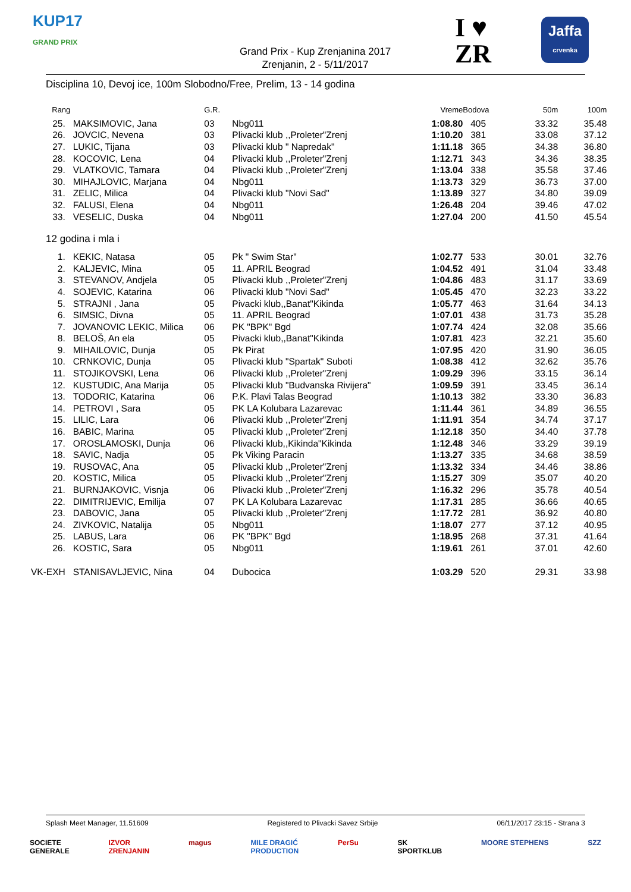KUP17
GRAND PRIX
Grand Prix - Kup Zrenjanina 2017
Zrenjanin, 2 - 5/11/2017
I ♥
ZR
Jaffa
crvenka
Disciplina 10, Devoj ice, 100m Slobodno/Free, Prelim, 13 - 14 godina
| Rang | | G.R. | | Vreme | Bodova | 50m | 100m |
| --- | --- | --- | --- | --- | --- | --- | --- |
| 25. | MAKSIMOVIC, Jana | 03 | Nbg011 | 1:08.80 | 405 | 33.32 | 35.48 |
| 26. | JOVCIC, Nevena | 03 | Plivacki klub ,,Proleter"Zrenj | 1:10.20 | 381 | 33.08 | 37.12 |
| 27. | LUKIC, Tijana | 03 | Plivacki klub " Napredak" | 1:11.18 | 365 | 34.38 | 36.80 |
| 28. | KOCOVIC, Lena | 04 | Plivacki klub ,,Proleter"Zrenj | 1:12.71 | 343 | 34.36 | 38.35 |
| 29. | VLATKOVIC, Tamara | 04 | Plivacki klub ,,Proleter"Zrenj | 1:13.04 | 338 | 35.58 | 37.46 |
| 30. | MIHAJLOVIC, Marjana | 04 | Nbg011 | 1:13.73 | 329 | 36.73 | 37.00 |
| 31. | ZELIC, Milica | 04 | Plivacki klub "Novi Sad" | 1:13.89 | 327 | 34.80 | 39.09 |
| 32. | FALUSI, Elena | 04 | Nbg011 | 1:26.48 | 204 | 39.46 | 47.02 |
| 33. | VESELIC, Duska | 04 | Nbg011 | 1:27.04 | 200 | 41.50 | 45.54 |
| 12 godina i mla i | | | | | | | |
| 1. | KEKIC, Natasa | 05 | Pk " Swim Star" | 1:02.77 | 533 | 30.01 | 32.76 |
| 2. | KALJEVIC, Mina | 05 | 11. APRIL Beograd | 1:04.52 | 491 | 31.04 | 33.48 |
| 3. | STEVANOV, Andjela | 05 | Plivacki klub ,,Proleter"Zrenj | 1:04.86 | 483 | 31.17 | 33.69 |
| 4. | SOJEVIC, Katarina | 06 | Plivacki klub "Novi Sad" | 1:05.45 | 470 | 32.23 | 33.22 |
| 5. | STRAJNI , Jana | 05 | Pivacki klub,,Banat"Kikinda | 1:05.77 | 463 | 31.64 | 34.13 |
| 6. | SIMSIC, Divna | 05 | 11. APRIL Beograd | 1:07.01 | 438 | 31.73 | 35.28 |
| 7. | JOVANOVIC LEKIC, Milica | 06 | PK "BPK" Bgd | 1:07.74 | 424 | 32.08 | 35.66 |
| 8. | BELOŠ, An ela | 05 | Pivacki klub,,Banat"Kikinda | 1:07.81 | 423 | 32.21 | 35.60 |
| 9. | MIHAILOVIC, Dunja | 05 | Pk Pirat | 1:07.95 | 420 | 31.90 | 36.05 |
| 10. | CRNKOVIC, Dunja | 05 | Plivacki klub "Spartak" Suboti | 1:08.38 | 412 | 32.62 | 35.76 |
| 11. | STOJIKOVSKI, Lena | 06 | Plivacki klub ,,Proleter"Zrenj | 1:09.29 | 396 | 33.15 | 36.14 |
| 12. | KUSTUDIC, Ana Marija | 05 | Plivacki klub "Budvanska Rivijera" | 1:09.59 | 391 | 33.45 | 36.14 |
| 13. | TODORIC, Katarina | 06 | P.K. Plavi Talas Beograd | 1:10.13 | 382 | 33.30 | 36.83 |
| 14. | PETROVI , Sara | 05 | PK LA Kolubara Lazarevac | 1:11.44 | 361 | 34.89 | 36.55 |
| 15. | LILIC, Lara | 06 | Plivacki klub ,,Proleter"Zrenj | 1:11.91 | 354 | 34.74 | 37.17 |
| 16. | BABIC, Marina | 05 | Plivacki klub ,,Proleter"Zrenj | 1:12.18 | 350 | 34.40 | 37.78 |
| 17. | OROSLAMOSKI, Dunja | 06 | Plivacki klub,,Kikinda"Kikinda | 1:12.48 | 346 | 33.29 | 39.19 |
| 18. | SAVIC, Nadja | 05 | Pk Viking Paracin | 1:13.27 | 335 | 34.68 | 38.59 |
| 19. | RUSOVAC, Ana | 05 | Plivacki klub ,,Proleter"Zrenj | 1:13.32 | 334 | 34.46 | 38.86 |
| 20. | KOSTIC, Milica | 05 | Plivacki klub ,,Proleter"Zrenj | 1:15.27 | 309 | 35.07 | 40.20 |
| 21. | BURNJAKOVIC, Visnja | 06 | Plivacki klub ,,Proleter"Zrenj | 1:16.32 | 296 | 35.78 | 40.54 |
| 22. | DIMITRIJEVIC, Emilija | 07 | PK LA Kolubara Lazarevac | 1:17.31 | 285 | 36.66 | 40.65 |
| 23. | DABOVIC, Jana | 05 | Plivacki klub ,,Proleter"Zrenj | 1:17.72 | 281 | 36.92 | 40.80 |
| 24. | ZIVKOVIC, Natalija | 05 | Nbg011 | 1:18.07 | 277 | 37.12 | 40.95 |
| 25. | LABUS, Lara | 06 | PK "BPK" Bgd | 1:18.95 | 268 | 37.31 | 41.64 |
| 26. | KOSTIC, Sara | 05 | Nbg011 | 1:19.61 | 261 | 37.01 | 42.60 |
| VK-EXH | STANISAVLJEVIC, Nina | 04 | Dubocica | 1:03.29 | 520 | 29.31 | 33.98 |
Splash Meet Manager, 11.51609 Registered to Plivacki Savez Srbije 06/11/2017 23:15 - Strana 3
SOCIETE
GENERALE IZVOR
ZRENJANIN magus MILE DRAGIĆ
PRODUCTION PerSu SK
SPORTKLUB MOORE STEPHENS SZZ